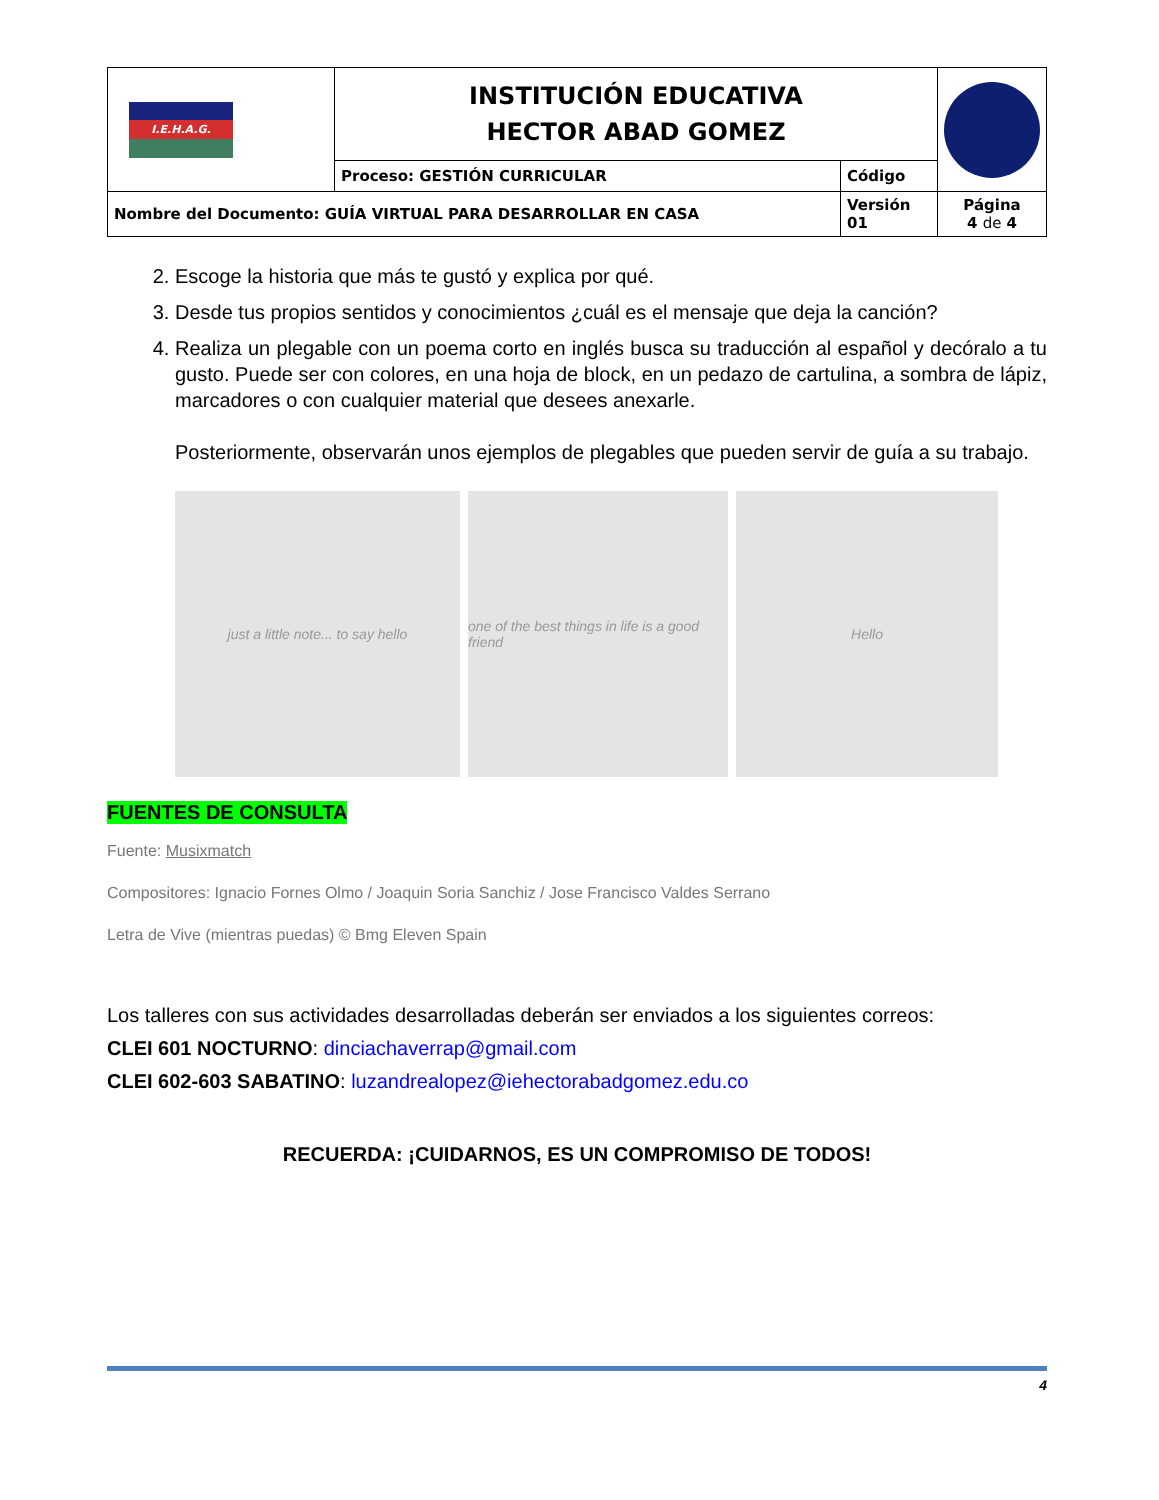| I.E.H.A.G. | INSTITUCIÓN EDUCATIVA HECTOR ABAD GOMEZ | | |
| | Proceso: GESTIÓN CURRICULAR | Código | |
| Nombre del Documento: GUÍA VIRTUAL PARA DESARROLLAR EN CASA | | Versión 01 | Página 4 de 4 |
2. Escoge la historia que más te gustó y explica por qué.
3. Desde tus propios sentidos y conocimientos ¿cuál es el mensaje que deja la canción?
4. Realiza un plegable con un poema corto en inglés busca su traducción al español y decóralo a tu gusto. Puede ser con colores, en una hoja de block, en un pedazo de cartulina, a sombra de lápiz, marcadores o con cualquier material que desees anexarle.
Posteriormente, observarán unos ejemplos de plegables que pueden servir de guía a su trabajo.
just a little note... to say hello
one of the best things in life is a good friend
Hello
FUENTES DE CONSULTA
Fuente: Musixmatch
Compositores: Ignacio Fornes Olmo / Joaquin Soria Sanchiz / Jose Francisco Valdes Serrano
Letra de Vive (mientras puedas) © Bmg Eleven Spain
Los talleres con sus actividades desarrolladas deberán ser enviados a los siguientes correos:
CLEI 601 NOCTURNO: dinciachaverrap@gmail.com
CLEI 602-603 SABATINO: luzandrealopez@iehectorabadgomez.edu.co
RECUERDA: ¡CUIDARNOS, ES UN COMPROMISO DE TODOS!
4